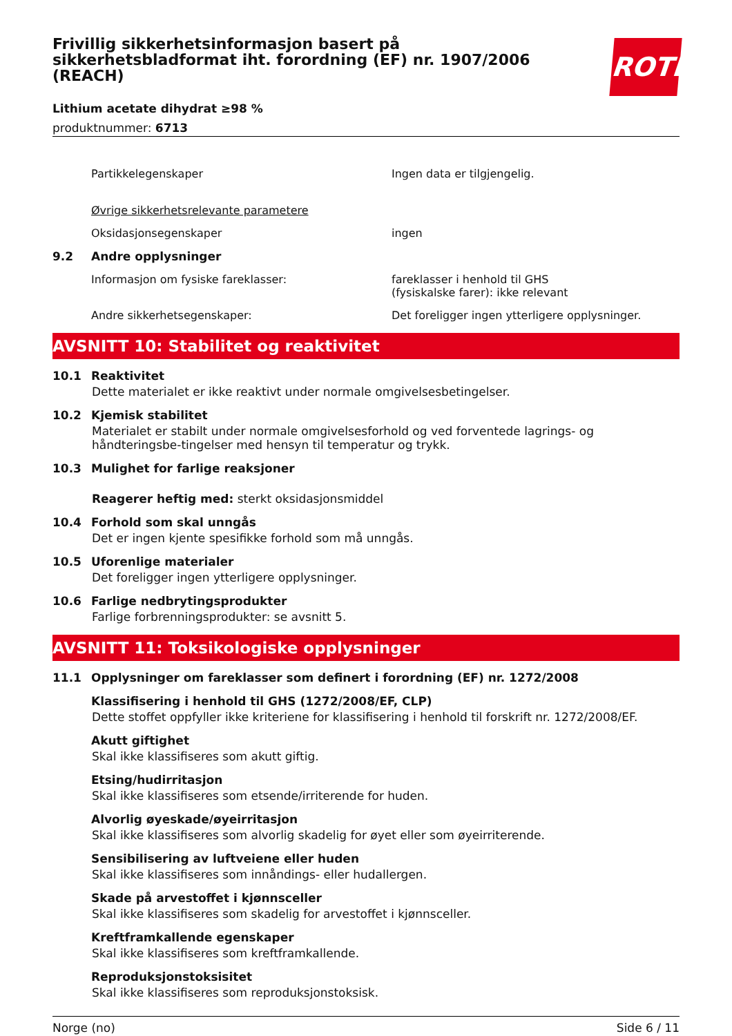Frivillig sikkerhetsinformasjon basert på sikkerhetsbladformat iht. forordning (EF) nr. 1907/2006 (REACH)
ROTH
Lithium acetate dihydrat ≥98 %
produktnummer: 6713
Partikkelegenskaper Ingen data er tilgjengelig.
Øvrige sikkerhetsrelevante parametere
Oksidasjonsegenskaper ingen
9.2 Andre opplysninger
Informasjon om fysiske fareklasser: fareklasser i henhold til GHS
(fysiskalske farer): ikke relevant
Andre sikkerhetsegenskaper: Det foreligger ingen ytterligere opplysninger.
AVSNITT 10: Stabilitet og reaktivitet
10.1 Reaktivitet
Dette materialet er ikke reaktivt under normale omgivelsesbetingelser.
10.2 Kjemisk stabilitet
Materialet er stabilt under normale omgivelsesforhold og ved forventede lagrings- og håndteringsbe-tingelser med hensyn til temperatur og trykk.
10.3 Mulighet for farlige reaksjoner
Reagerer heftig med: sterkt oksidasjonsmiddel
10.4 Forhold som skal unngås
Det er ingen kjente spesifikke forhold som må unngås.
10.5 Uforenlige materialer
Det foreligger ingen ytterligere opplysninger.
10.6 Farlige nedbrytingsprodukter
Farlige forbrenningsprodukter: se avsnitt 5.
AVSNITT 11: Toksikologiske opplysninger
11.1 Opplysninger om fareklasser som definert i forordning (EF) nr. 1272/2008
Klassifisering i henhold til GHS (1272/2008/EF, CLP)
Dette stoffet oppfyller ikke kriteriene for klassifisering i henhold til forskrift nr. 1272/2008/EF.
Akutt giftighet
Skal ikke klassifiseres som akutt giftig.
Etsing/hudirritasjon
Skal ikke klassifiseres som etsende/irriterende for huden.
Alvorlig øyeskade/øyeirritasjon
Skal ikke klassifiseres som alvorlig skadelig for øyet eller som øyeirriterende.
Sensibilisering av luftveiene eller huden
Skal ikke klassifiseres som innåndings- eller hudallergen.
Skade på arvestoffet i kjønnsceller
Skal ikke klassifiseres som skadelig for arvestoffet i kjønnsceller.
Kreftframkallende egenskaper
Skal ikke klassifiseres som kreftframkallende.
Reproduksjonstoksisitet
Skal ikke klassifiseres som reproduksjonstoksisk.
Norge (no) Side 6 / 11